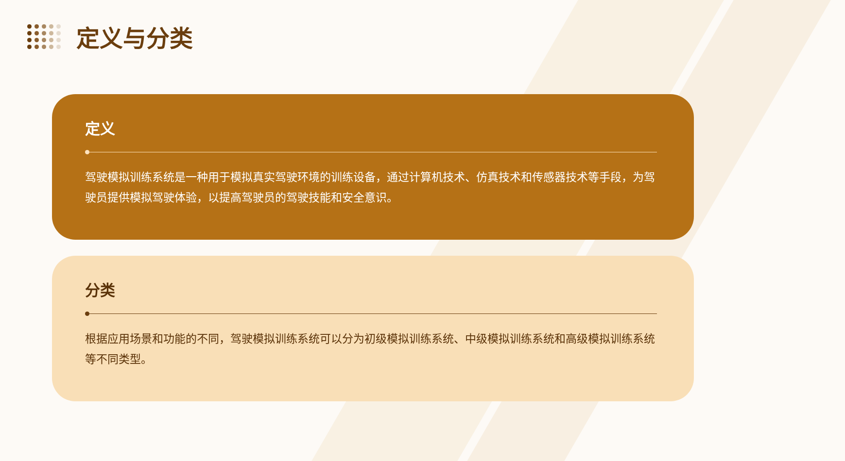定义与分类
定义
驾驶模拟训练系统是一种用于模拟真实驾驶环境的训练设备，通过计算机技术、仿真技术和传感器技术等手段，为驾驶员提供模拟驾驶体验，以提高驾驶员的驾驶技能和安全意识。
分类
根据应用场景和功能的不同，驾驶模拟训练系统可以分为初级模拟训练系统、中级模拟训练系统和高级模拟训练系统等不同类型。